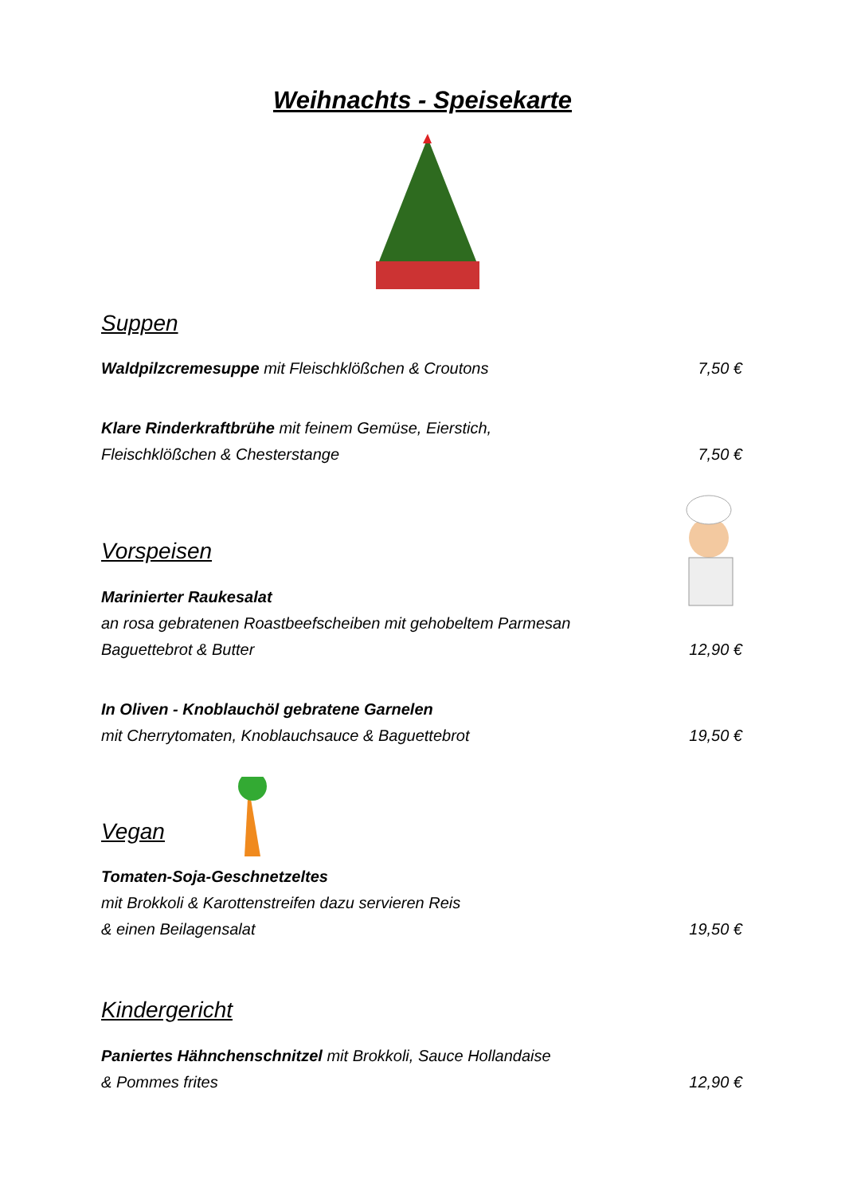Weihnachts - Speisekarte
Suppen
Waldpilzcremesuppe mit Fleischklößchen & Croutons 7,50 €
Klare Rinderkraftbrühe mit feinem Gemüse, Eierstich,
Fleischklößchen & Chesterstange 7,50 €
Vorspeisen
Marinierter Raukesalat
an rosa gebratenen Roastbeefscheiben mit gehobeltem Parmesan
Baguettebrot & Butter 12,90 €
In Oliven - Knoblauchöl gebratene Garnelen
mit Cherrytomaten, Knoblauchsauce & Baguettebrot 19,50 €
Vegan
Tomaten-Soja-Geschnetzeltes
mit Brokkoli & Karottenstreifen dazu servieren Reis
& einen Beilagensalat 19,50 €
Kindergericht
Paniertes Hähnchenschnitzel mit Brokkoli, Sauce Hollandaise
& Pommes frites 12,90 €